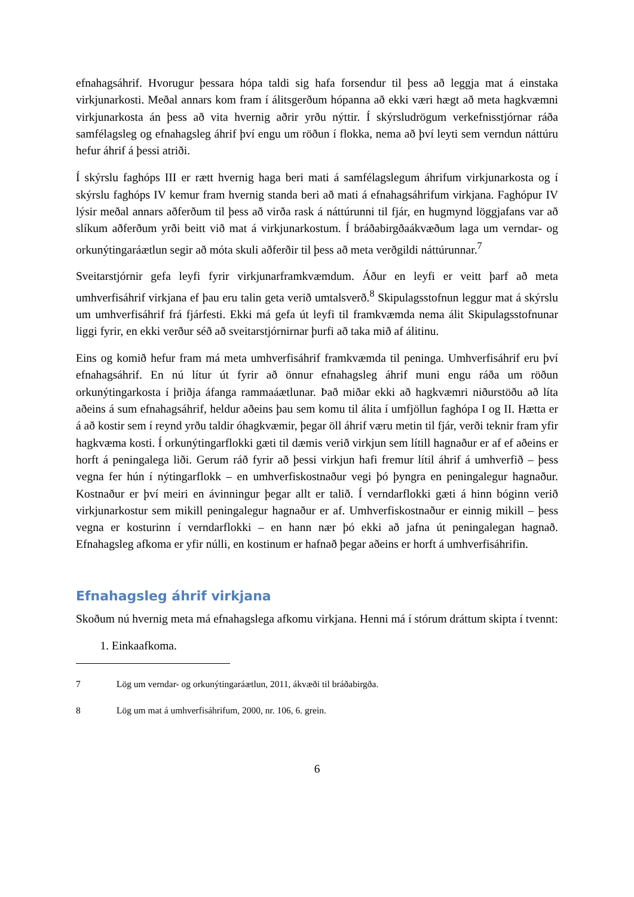efnahagsáhrif. Hvorugur þessara hópa taldi sig hafa forsendur til þess að leggja mat á einstaka virkjunarkosti. Meðal annars kom fram í álitsgerðum hópanna að ekki væri hægt að meta hagkvæmni virkjunarkosta án þess að vita hvernig aðrir yrðu nýttir. Í skýrsludrögum verkefnisstjórnar ráða samfélagsleg og efnahagsleg áhrif því engu um röðun í flokka, nema að því leyti sem verndun náttúru hefur áhrif á þessi atriði.
Í skýrslu faghóps III er rætt hvernig haga beri mati á samfélagslegum áhrifum virkjunarkosta og í skýrslu faghóps IV kemur fram hvernig standa beri að mati á efnahagsáhrifum virkjana. Faghópur IV lýsir meðal annars aðferðum til þess að virða rask á náttúrunni til fjár, en hugmynd löggjafans var að slíkum aðferðum yrði beitt við mat á virkjunarkostum. Í bráðabirgðaákvæðum laga um verndar- og orkunýtingaráætlun segir að móta skuli aðferðir til þess að meta verðgildi náttúrunnar.<sup>7</sup>
Sveitarstjórnir gefa leyfi fyrir virkjunarframkvæmdum. Áður en leyfi er veitt þarf að meta umhverfisáhrif virkjana ef þau eru talin geta verið umtalsverð.<sup>8</sup> Skipulagsstofnun leggur mat á skýrslu um umhverfisáhrif frá fjárfesti. Ekki má gefa út leyfi til framkvæmda nema álit Skipulagsstofnunar liggi fyrir, en ekki verður séð að sveitarstjórnirnar þurfi að taka mið af álitinu.
Eins og komið hefur fram má meta umhverfisáhrif framkvæmda til peninga. Umhverfisáhrif eru því efnahagsáhrif. En nú lítur út fyrir að önnur efnahagsleg áhrif muni engu ráða um röðun orkunýtingarkosta í þriðja áfanga rammaáætlunar. Það miðar ekki að hagkvæmri niðurstöðu að líta aðeins á sum efnahagsáhrif, heldur aðeins þau sem komu til álita í umfjöllun faghópa I og II. Hætta er á að kostir sem í reynd yrðu taldir óhagkvæmir, þegar öll áhrif væru metin til fjár, verði teknir fram yfir hagkvæma kosti. Í orkunýtingarflokki gæti til dæmis verið virkjun sem lítill hagnaður er af ef aðeins er horft á peningalega liði. Gerum ráð fyrir að þessi virkjun hafi fremur lítil áhrif á umhverfið – þess vegna fer hún í nýtingarflokk – en umhverfiskostnaður vegi þó þyngra en peningalegur hagnaður. Kostnaður er því meiri en ávinningur þegar allt er talið. Í verndarflokki gæti á hinn bóginn verið virkjunarkostur sem mikill peningalegur hagnaður er af. Umhverfiskostnaður er einnig mikill – þess vegna er kosturinn í verndarflokki – en hann nær þó ekki að jafna út peningalegan hagnað. Efnahagsleg afkoma er yfir núlli, en kostinum er hafnað þegar aðeins er horft á umhverfisáhrifin.
Efnahagsleg áhrif virkjana
Skoðum nú hvernig meta má efnahagslega afkomu virkjana. Henni má í stórum dráttum skipta í tvennt:
1. Einkaafkoma.
7 Lög um verndar- og orkunýtingaráætlun, 2011, ákvæði til bráðabirgða.
8 Lög um mat á umhverfisáhrifum, 2000, nr. 106, 6. grein.
6